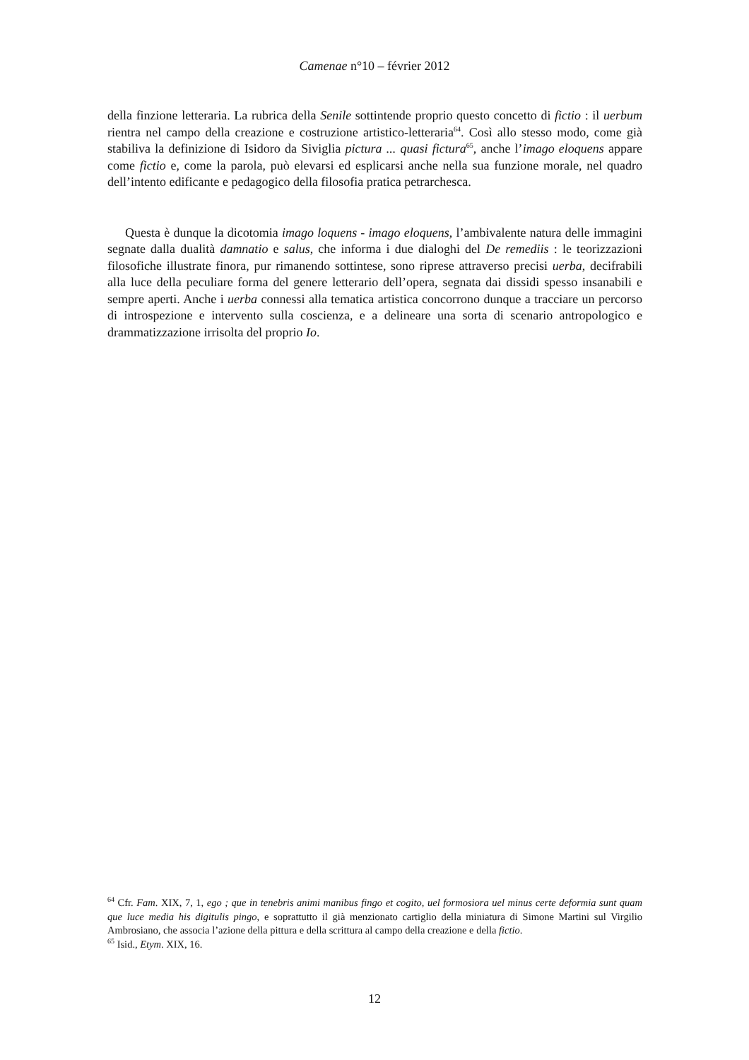Camenae n°10 – février 2012
della finzione letteraria. La rubrica della Senile sottintende proprio questo concetto di fictio : il uerbum rientra nel campo della creazione e costruzione artistico-letteraria<sup>64</sup>. Così allo stesso modo, come già stabiliva la definizione di Isidoro da Siviglia pictura ... quasi fictura<sup>65</sup>, anche l’imago eloquens appare come fictio e, come la parola, può elevarsi ed esplicarsi anche nella sua funzione morale, nel quadro dell’intento edificante e pedagogico della filosofia pratica petrarchesca.
Questa è dunque la dicotomia imago loquens - imago eloquens, l’ambivalente natura delle immagini segnate dalla dualità damnatio e salus, che informa i due dialoghi del De remediis : le teorizzazioni filosofiche illustrate finora, pur rimanendo sottintese, sono riprese attraverso precisi uerba, decifrabili alla luce della peculiare forma del genere letterario dell’opera, segnata dai dissidi spesso insanabili e sempre aperti. Anche i uerba connessi alla tematica artistica concorrono dunque a tracciare un percorso di introspezione e intervento sulla coscienza, e a delineare una sorta di scenario antropologico e drammatizzazione irrisolta del proprio Io.
<sup>64</sup> Cfr. Fam. XIX, 7, 1, ego ; que in tenebris animi manibus fingo et cogito, uel formosiora uel minus certe deformia sunt quam que luce media his digitulis pingo, e soprattutto il già menzionato cartiglio della miniatura di Simone Martini sul Virgilio Ambrosiano, che associa l’azione della pittura e della scrittura al campo della creazione e della fictio.
<sup>65</sup> Isid., Etym. XIX, 16.
12